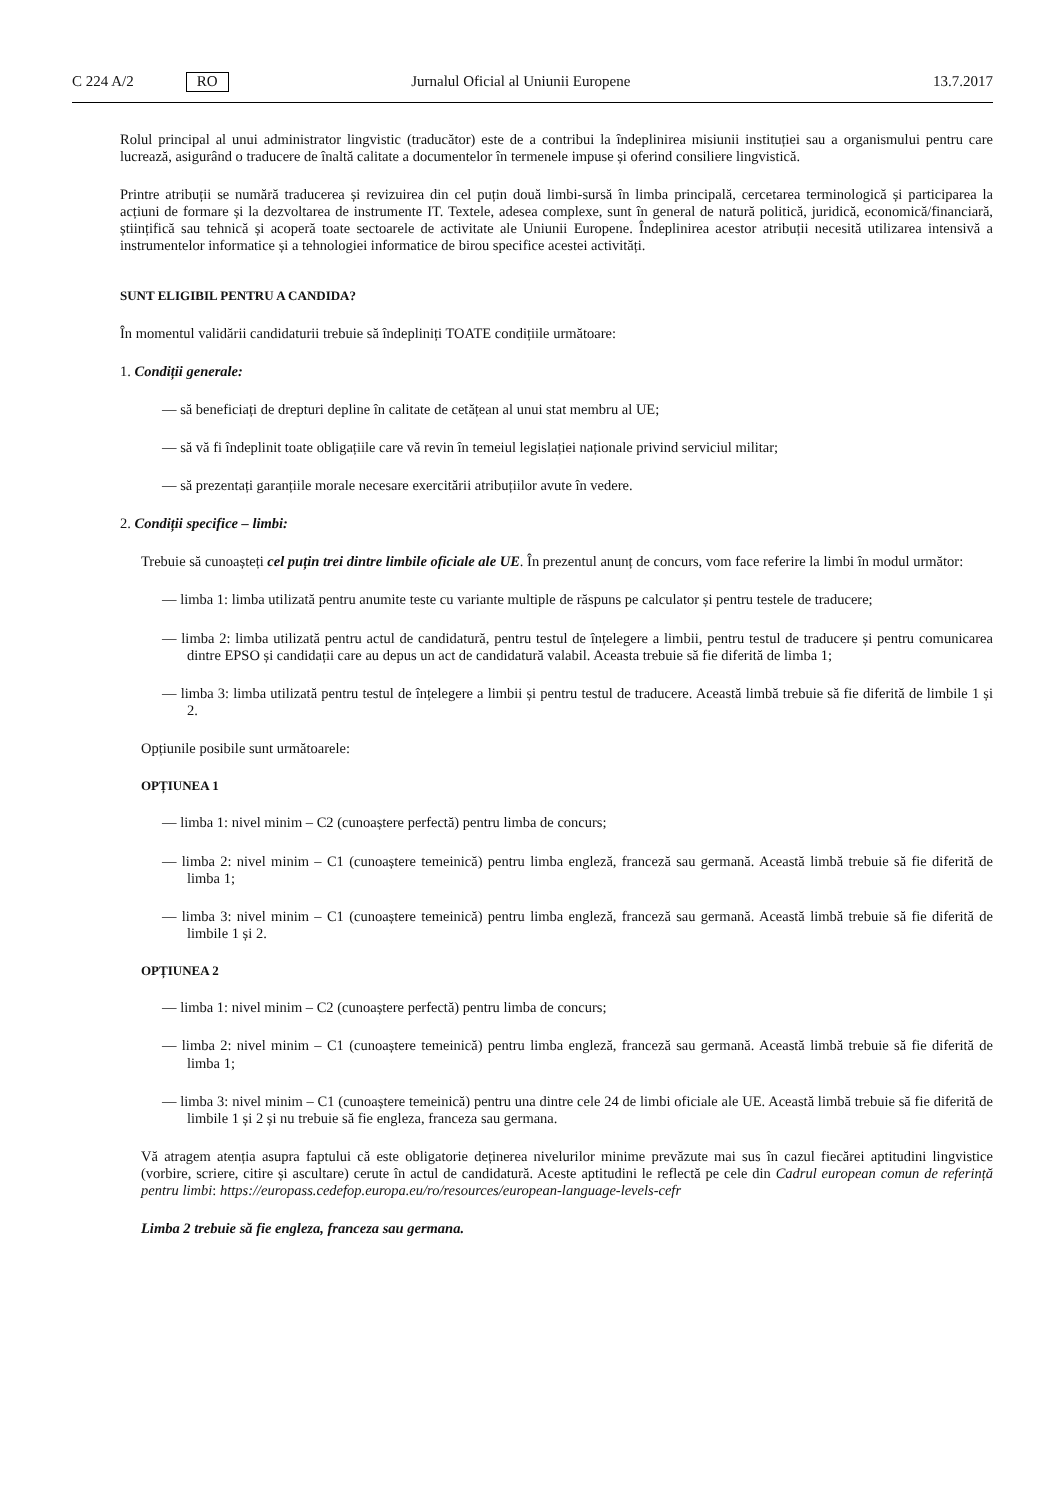C 224 A/2 RO Jurnalul Oficial al Uniunii Europene 13.7.2017
Rolul principal al unui administrator lingvistic (traducător) este de a contribui la îndeplinirea misiunii instituției sau a organismului pentru care lucrează, asigurând o traducere de înaltă calitate a documentelor în termenele impuse și oferind consiliere lingvistică.
Printre atribuții se numără traducerea și revizuirea din cel puțin două limbi-sursă în limba principală, cercetarea terminologică și participarea la acțiuni de formare și la dezvoltarea de instrumente IT. Textele, adesea complexe, sunt în general de natură politică, juridică, economică/financiară, științifică sau tehnică și acoperă toate sectoarele de activitate ale Uniunii Europene. Îndeplinirea acestor atribuții necesită utilizarea intensivă a instrumentelor informatice și a tehnologiei informatice de birou specifice acestei activități.
SUNT ELIGIBIL PENTRU A CANDIDA?
În momentul validării candidaturii trebuie să îndepliniți TOATE condițiile următoare:
1. Condiții generale:
— să beneficiați de drepturi depline în calitate de cetățean al unui stat membru al UE;
— să vă fi îndeplinit toate obligațiile care vă revin în temeiul legislației naționale privind serviciul militar;
— să prezentați garanțiile morale necesare exercitării atribuțiilor avute în vedere.
2. Condiții specifice – limbi:
Trebuie să cunoașteți cel puțin trei dintre limbile oficiale ale UE. În prezentul anunț de concurs, vom face referire la limbi în modul următor:
— limba 1: limba utilizată pentru anumite teste cu variante multiple de răspuns pe calculator și pentru testele de traducere;
— limba 2: limba utilizată pentru actul de candidatură, pentru testul de înțelegere a limbii, pentru testul de traducere și pentru comunicarea dintre EPSO și candidații care au depus un act de candidatură valabil. Aceasta trebuie să fie diferită de limba 1;
— limba 3: limba utilizată pentru testul de înțelegere a limbii și pentru testul de traducere. Această limbă trebuie să fie diferită de limbile 1 și 2.
Opțiunile posibile sunt următoarele:
OPȚIUNEA 1
— limba 1: nivel minim – C2 (cunoaștere perfectă) pentru limba de concurs;
— limba 2: nivel minim – C1 (cunoaștere temeinică) pentru limba engleză, franceză sau germană. Această limbă trebuie să fie diferită de limba 1;
— limba 3: nivel minim – C1 (cunoaștere temeinică) pentru limba engleză, franceză sau germană. Această limbă trebuie să fie diferită de limbile 1 și 2.
OPȚIUNEA 2
— limba 1: nivel minim – C2 (cunoaștere perfectă) pentru limba de concurs;
— limba 2: nivel minim – C1 (cunoaștere temeinică) pentru limba engleză, franceză sau germană. Această limbă trebuie să fie diferită de limba 1;
— limba 3: nivel minim – C1 (cunoaștere temeinică) pentru una dintre cele 24 de limbi oficiale ale UE. Această limbă trebuie să fie diferită de limbile 1 și 2 și nu trebuie să fie engleza, franceza sau germana.
Vă atragem atenția asupra faptului că este obligatorie deținerea nivelurilor minime prevăzute mai sus în cazul fiecărei aptitudini lingvistice (vorbire, scriere, citire și ascultare) cerute în actul de candidatură. Aceste aptitudini le reflectă pe cele din Cadrul european comun de referință pentru limbi: https://europass.cedefop.europa.eu/ro/resources/european-language-levels-cefr
Limba 2 trebuie să fie engleza, franceza sau germana.